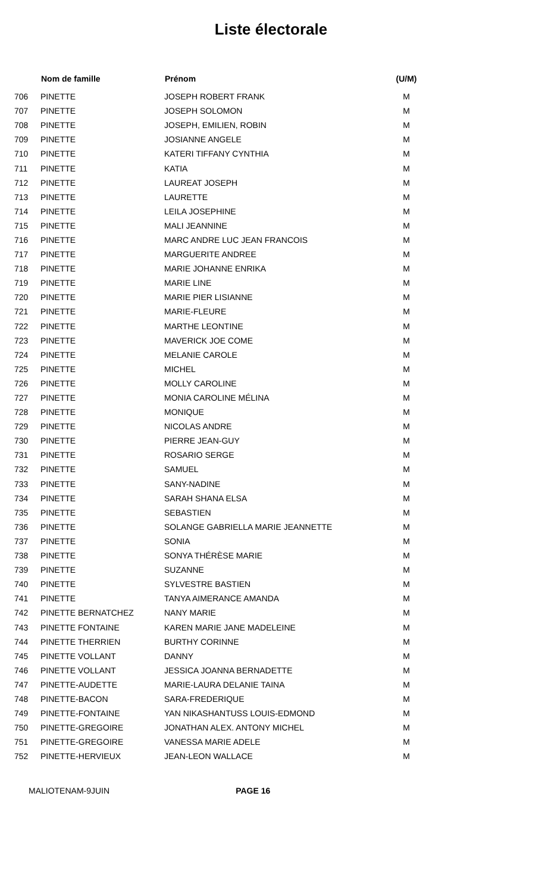Liste électorale
| | Nom de famille | Prénom | (U/M) |
| --- | --- | --- | --- |
| 706 | PINETTE | JOSEPH ROBERT FRANK | M |
| 707 | PINETTE | JOSEPH SOLOMON | M |
| 708 | PINETTE | JOSEPH, EMILIEN, ROBIN | M |
| 709 | PINETTE | JOSIANNE ANGELE | M |
| 710 | PINETTE | KATERI TIFFANY CYNTHIA | M |
| 711 | PINETTE | KATIA | M |
| 712 | PINETTE | LAUREAT JOSEPH | M |
| 713 | PINETTE | LAURETTE | M |
| 714 | PINETTE | LEILA JOSEPHINE | M |
| 715 | PINETTE | MALI JEANNINE | M |
| 716 | PINETTE | MARC ANDRE LUC JEAN FRANCOIS | M |
| 717 | PINETTE | MARGUERITE ANDREE | M |
| 718 | PINETTE | MARIE JOHANNE ENRIKA | M |
| 719 | PINETTE | MARIE LINE | M |
| 720 | PINETTE | MARIE PIER LISIANNE | M |
| 721 | PINETTE | MARIE-FLEURE | M |
| 722 | PINETTE | MARTHE LEONTINE | M |
| 723 | PINETTE | MAVERICK JOE COME | M |
| 724 | PINETTE | MELANIE CAROLE | M |
| 725 | PINETTE | MICHEL | M |
| 726 | PINETTE | MOLLY CAROLINE | M |
| 727 | PINETTE | MONIA CAROLINE MÉLINA | M |
| 728 | PINETTE | MONIQUE | M |
| 729 | PINETTE | NICOLAS ANDRE | M |
| 730 | PINETTE | PIERRE JEAN-GUY | M |
| 731 | PINETTE | ROSARIO SERGE | M |
| 732 | PINETTE | SAMUEL | M |
| 733 | PINETTE | SANY-NADINE | M |
| 734 | PINETTE | SARAH SHANA ELSA | M |
| 735 | PINETTE | SEBASTIEN | M |
| 736 | PINETTE | SOLANGE GABRIELLA MARIE JEANNETTE | M |
| 737 | PINETTE | SONIA | M |
| 738 | PINETTE | SONYA THÉRÈSE MARIE | M |
| 739 | PINETTE | SUZANNE | M |
| 740 | PINETTE | SYLVESTRE BASTIEN | M |
| 741 | PINETTE | TANYA AIMERANCE AMANDA | M |
| 742 | PINETTE BERNATCHEZ | NANY MARIE | M |
| 743 | PINETTE FONTAINE | KAREN MARIE JANE MADELEINE | M |
| 744 | PINETTE THERRIEN | BURTHY CORINNE | M |
| 745 | PINETTE VOLLANT | DANNY | M |
| 746 | PINETTE VOLLANT | JESSICA JOANNA BERNADETTE | M |
| 747 | PINETTE-AUDETTE | MARIE-LAURA DELANIE TAINA | M |
| 748 | PINETTE-BACON | SARA-FREDERIQUE | M |
| 749 | PINETTE-FONTAINE | YAN NIKASHANTUSS LOUIS-EDMOND | M |
| 750 | PINETTE-GREGOIRE | JONATHAN ALEX. ANTONY MICHEL | M |
| 751 | PINETTE-GREGOIRE | VANESSA MARIE ADELE | M |
| 752 | PINETTE-HERVIEUX | JEAN-LEON WALLACE | M |
MALIOTENAM-9JUIN PAGE 16